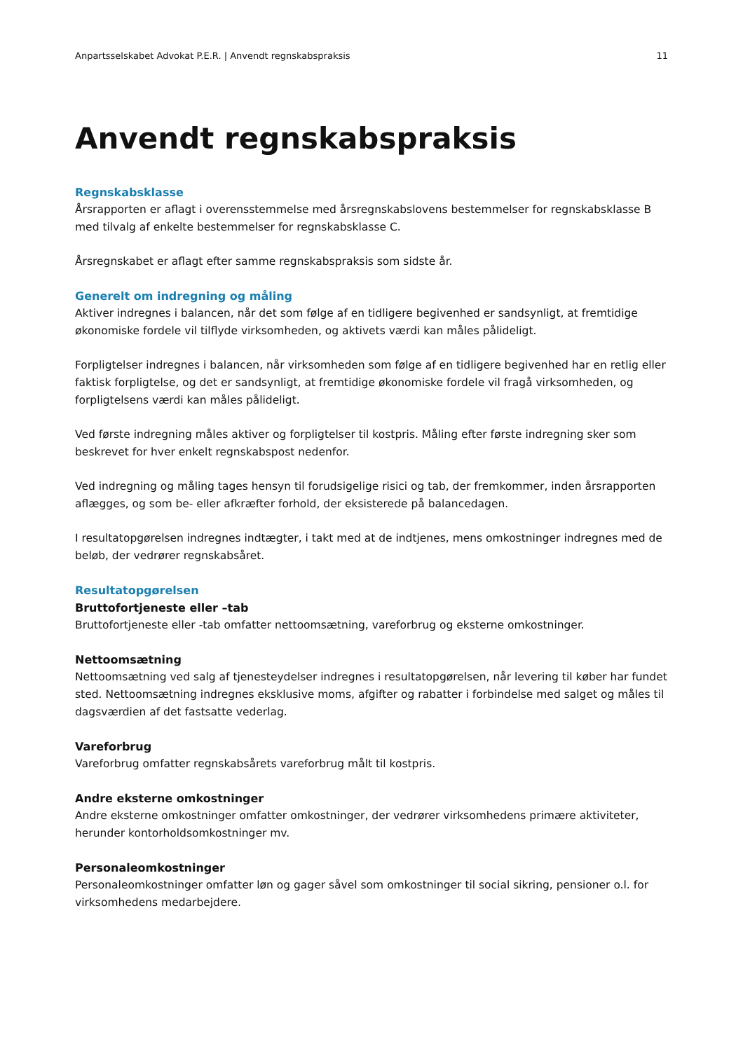Anpartsselskabet Advokat P.E.R. | Anvendt regnskabspraksis 11
Anvendt regnskabspraksis
Regnskabsklasse
Årsrapporten er aflagt i overensstemmelse med årsregnskabslovens bestemmelser for regnskabsklasse B med tilvalg af enkelte bestemmelser for regnskabsklasse C.
Årsregnskabet er aflagt efter samme regnskabspraksis som sidste år.
Generelt om indregning og måling
Aktiver indregnes i balancen, når det som følge af en tidligere begivenhed er sandsynligt, at fremtidige økonomiske fordele vil tilflyde virksomheden, og aktivets værdi kan måles pålideligt.
Forpligtelser indregnes i balancen, når virksomheden som følge af en tidligere begivenhed har en retlig eller faktisk forpligtelse, og det er sandsynligt, at fremtidige økonomiske fordele vil fragå virksomheden, og forpligtelsens værdi kan måles pålideligt.
Ved første indregning måles aktiver og forpligtelser til kostpris. Måling efter første indregning sker som beskrevet for hver enkelt regnskabspost nedenfor.
Ved indregning og måling tages hensyn til forudsigelige risici og tab, der fremkommer, inden årsrapporten aflægges, og som be- eller afkræfter forhold, der eksisterede på balancedagen.
I resultatopgørelsen indregnes indtægter, i takt med at de indtjenes, mens omkostninger indregnes med de beløb, der vedrører regnskabsåret.
Resultatopgørelsen
Bruttofortjeneste eller –tab
Bruttofortjeneste eller -tab omfatter nettoomsætning, vareforbrug og eksterne omkostninger.
Nettoomsætning
Nettoomsætning ved salg af tjenesteydelser indregnes i resultatopgørelsen, når levering til køber har fundet sted. Nettoomsætning indregnes eksklusive moms, afgifter og rabatter i forbindelse med salget og måles til dagsværdien af det fastsatte vederlag.
Vareforbrug
Vareforbrug omfatter regnskabsårets vareforbrug målt til kostpris.
Andre eksterne omkostninger
Andre eksterne omkostninger omfatter omkostninger, der vedrører virksomhedens primære aktiviteter, herunder kontorholdsomkostninger mv.
Personaleomkostninger
Personaleomkostninger omfatter løn og gager såvel som omkostninger til social sikring, pensioner o.l. for virksomhedens medarbejdere.